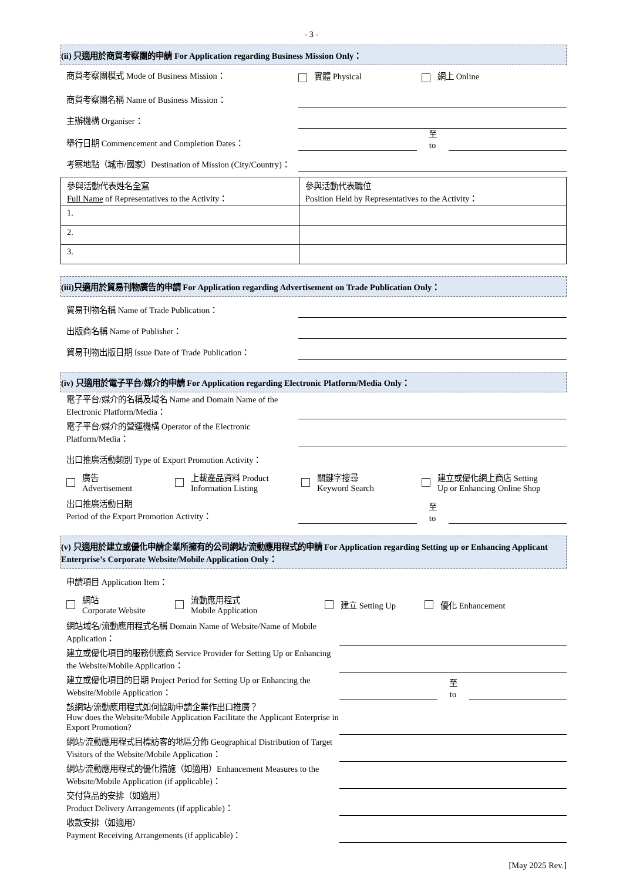- 3 -
(ii) 只適用於商貿考察團的申請 For Application regarding Business Mission Only：
商貿考察團模式 Mode of Business Mission： 實體 Physical 網上 Online
商貿考察團名稱 Name of Business Mission：
主辦機構 Organiser：
舉行日期 Commencement and Completion Dates：
至
to
考察地點（城市/國家）Destination of Mission (City/Country)：
| 參與活動代表姓名 全寫 Full Name of Representatives to the Activity： | 參與活動代表職位 Position Held by Representatives to the Activity： |
| 1. | |
| 2. | |
| 3. | |
(iii)只適用於貿易刊物廣告的申請 For Application regarding Advertisement on Trade Publication Only：
貿易刊物名稱 Name of Trade Publication：
出版商名稱 Name of Publisher：
貿易刊物出版日期 Issue Date of Trade Publication：
(iv) 只適用於電子平台/媒介的申請 For Application regarding Electronic Platform/Media Only：
電子平台/媒介的名稱及域名 Name and Domain Name of the Electronic Platform/Media：
電子平台/媒介的營運機構 Operator of the Electronic Platform/Media：
出口推廣活動類別 Type of Export Promotion Activity：
廣告
Advertisement
上載產品資料 Product
Information Listing
關鍵字搜尋
Keyword Search
建立或優化網上商店 Setting
Up or Enhancing Online Shop
出口推廣活動日期
Period of the Export Promotion Activity：
至
to
(v) 只適用於建立或優化申請企業所擁有的公司網站/流動應用程式的申請 For Application regarding Setting up or Enhancing Applicant Enterprise’s Corporate Website/Mobile Application Only：
申請項目 Application Item：
網站
Corporate Website
流動應用程式
Mobile Application
建立 Setting Up 優化 Enhancement
網站域名/流動應用程式名稱 Domain Name of Website/Name of Mobile Application：
建立或優化項目的服務供應商 Service Provider for Setting Up or Enhancing the Website/Mobile Application：
建立或優化項目的日期 Project Period for Setting Up or Enhancing the Website/Mobile Application：
至
to
該網站/流動應用程式如何協助申請企業作出口推廣？
How does the Website/Mobile Application Facilitate the Applicant Enterprise in Export Promotion?
網站/流動應用程式目標訪客的地區分佈 Geographical Distribution of Target Visitors of the Website/Mobile Application：
網站/流動應用程式的優化措施（如適用）Enhancement Measures to the Website/Mobile Application (if applicable)：
交付貨品的安排（如適用）
Product Delivery Arrangements (if applicable)：
收款安排（如適用）
Payment Receiving Arrangements (if applicable)：
[May 2025 Rev.]